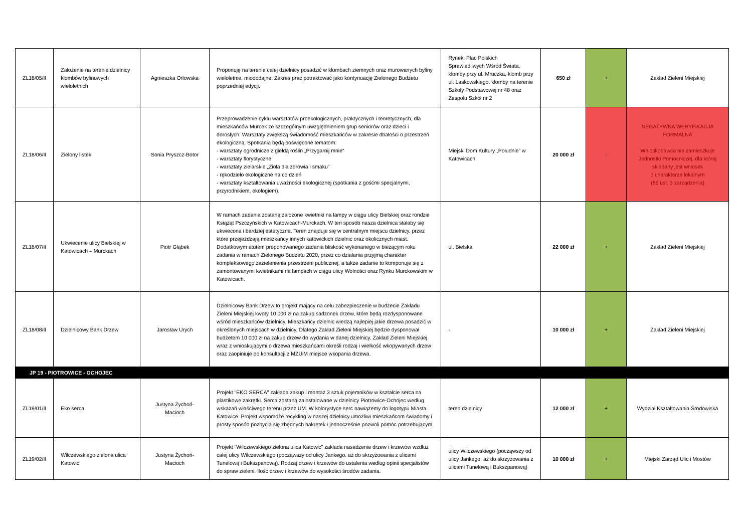| ZL18/05/II | Założenie na terenie dzielnicy klombów bylinowych wieloletnich | Agnieszka Orłowska | Proponuję na terenie całej dzielnicy posadzić w klombach ziemnych oraz murowanych byliny wieloletnie, miododajne. Zakres prac potraktować jako kontynuację Zielonego Budżetu poprzedniej edycji. | Rynek, Plac Polskich Sprawiedliwych Wśród Świata, klomby przy ul. Mruczka, klomb przy ul. Laskowskiego, klomby na terenie Szkoły Podstawowej nr 48 oraz Zespołu Szkół nr 2 | 650 zł | + | Zakład Zieleni Miejskiej |
| ZL18/06/II | Zielony listek | Sonia Pryszcz-Botor | Przeprowadzenie cyklu warsztatów proekologicznych, praktycznych i teoretycznych, dla mieszkańców Murcek ze szczególnym uwzględnieniem grup seniorów oraz dzieci i dorosłych. Warsztaty zwiększą świadomość mieszkańców w zakresie dbałości o przestrzeń ekologiczną. Spotkania będą poświęcone tematom: - warsztaty ogrodnicze z giełdą roślin „Przygarnij mnie” - warsztaty florystyczne - warsztaty zielarskie „Zioła dla zdrowia i smaku” - rękodzieło ekologiczne na co dzień - warsztaty kształtowania uważności ekologicznej (spotkania z gośćmi specjalnymi, przyrodnikiem, ekologiem). | Miejski Dom Kultury „Południe” w Katowicach | 20 000 zł | - | NEGATYWNA WERYFIKACJA FORMALNA Wnioskodawca nie zamieszkuje Jednostki Pomocniczej, dla której składany jest wniosek o charakterze lokalnym (§5 ust. 3 zarządzenia) |
| ZL18/07/II | Ukwiecenie ulicy Bielskiej w Katowicach – Murckach | Piotr Głąbek | W ramach zadania zostaną założone kwietniki na lampy w ciągu ulicy Bielskiej oraz rondzie Książąt Pszczyńskich w Katowicach-Murckach. W ten sposób nasza dzielnica stałaby się ukwiecona i bardziej estetyczna. Teren znajduje się w centralnym miejscu dzielnicy, przez które przejeżdżają mieszkańcy innych katowickich dzielnic oraz okolicznych miast. Dodatkowym atutem proponowanego zadania bliskość wykonanego w bieżącym roku zadania w ramach Zielonego Budżetu 2020, przez co działania przyjmą charakter kompleksowego zazielenienia przestrzeni publicznej, a także zadanie to komponuje się z zamontowanymi kwietnikami na lampach w ciągu ulicy Wolności oraz Rynku Murckowskim w Katowicach. | ul. Bielska | 22 000 zł | + | Zakład Zieleni Miejskiej |
| ZL18/08/II | Dzielnicowy Bank Drzew | Jarosław Urych | Dzielnicowy Bank Drzew to projekt mający na celu zabezpieczenie w budżecie Zakładu Zieleni Miejskiej kwoty 10 000 zł na zakup sadzonek drzew, które będą rozdysponowane wśród mieszkańców dzielnicy. Mieszkańcy dzielnic wiedzą najlepiej jakie drzewa posadzić w określonych miejscach w dzielnicy. Dlatego Zakład Zieleni Miejskiej będzie dysponował budżetem 10 000 zł na zakup drzew do wydania w danej dzielnicy. Zakład Zieleni Miejskiej wraz z wnioskującymi o drzewa mieszkańcami określi rodzaj i wielkość wkopywanych drzew oraz zaopiniuje po konsultacji z MZUiM miejsce wkopania drzewa. | - | 10 000 zł | + | Zakład Zieleni Miejskiej |
| JP 19 - PIOTROWICE - OCHOJEC | | | | | | | |
| ZL19/01/II | Eko serca | Justyna Żychoń-Macioch | Projekt "EKO SERCA" zakłada zakup i montaż 3 sztuk pojemników w kształcie serca na plastikowe zakrętki. Serca zostaną zainstalowane w dzielnicy Piotrowice-Ochojec według wskazań właściwego terenu przez UM. W kolorystyce serc nawiążemy do logotypu Miasta Katowice. Projekt wspomoże recykling w naszej dzielnicy,umożliwi mieszkańcom świadomy i prosty sposób pozbycia się zbędnych nakrętek i jednocześnie pozwoli pomóc potrzebującym. | teren dzielnicy | 12 000 zł | + | Wydział Kształtowania Środowiska |
| ZL19/02/II | Wilczewskiego zielona ulica Katowic | Justyna Żychoń-Macioch | Projekt "Wilczewskiego zielona ulica Katowic" zakłada nasadzenie drzew i krzewów wzdłuż całej ulicy Wilczewskiego (począwszy od ulicy Jankego, aż do skrzyżowania z ulicami Tunelową i Bukszpanową). Rodzaj drzew i krzewów do ustalenia według opinii specjalistów do spraw zieleni. Ilość drzew i krzewów do wysokości środów zadania. | ulicy Wilczewskiego (począwszy od ulicy Jankego, aż do skrzyżowania z ulicami Tunelową i Bukszpanową) | 10 000 zł | + | Miejski Zarząd Ulic i Mostów |